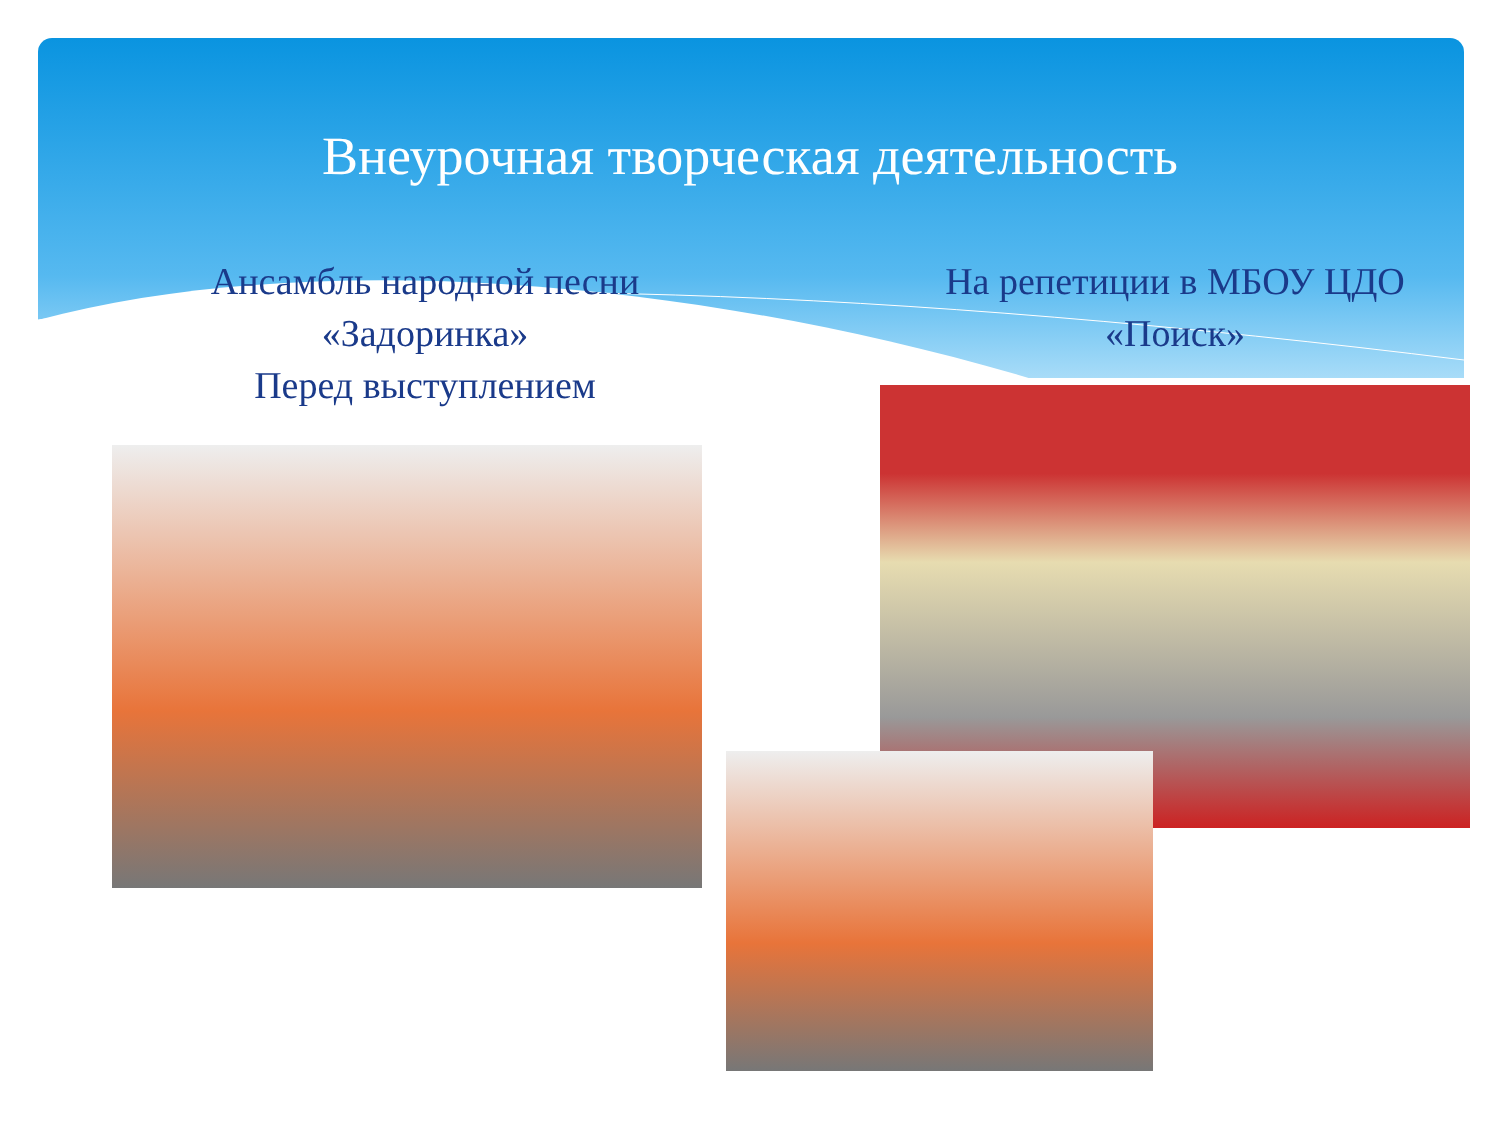Внеурочная творческая деятельность
Ансамбль народной песни
«Задоринка»
Перед выступлением
На репетиции в МБОУ ЦДО
«Поиск»